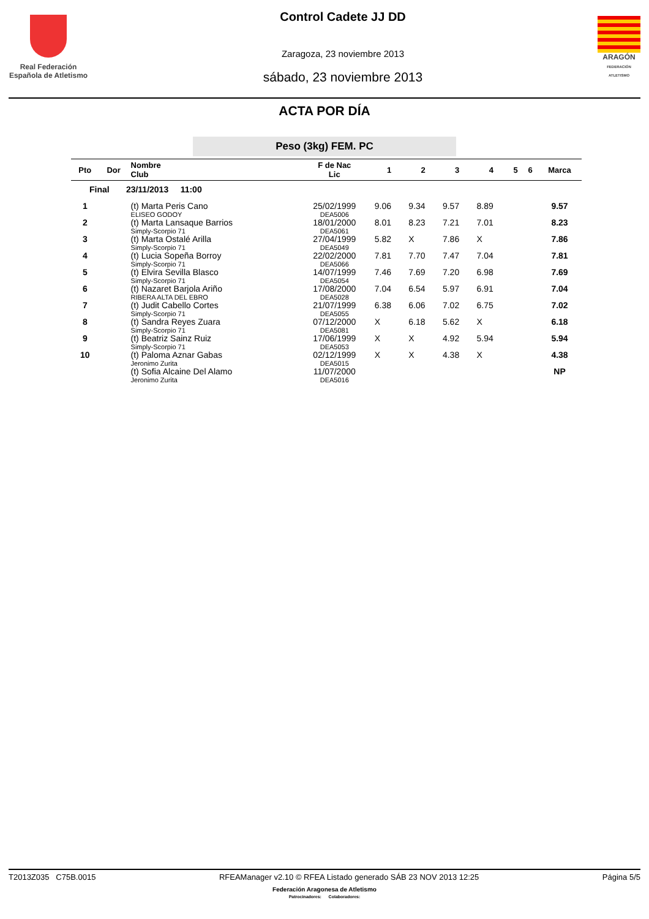Real Federación
Española de Atletismo
Control Cadete JJ DD
Zaragoza, 23 noviembre 2013
sábado, 23 noviembre 2013
ARAGÓN
FEDERACIÓN ATLETISMO
ACTA POR DÍA
Peso (3kg) FEM. PC
| Pto | Dor | Nombre Club | F de Nac Lic | 1 | 2 | 3 | 4 | 5 | 6 | Marca |
| --- | --- | --- | --- | --- | --- | --- | --- | --- | --- | --- |
| Final 23/11/2013 11:00 | | | | | | | | | | |
| 1 | | (t) Marta Peris Cano ELISEO GODOY | 25/02/1999 DEA5006 | 9.06 | 9.34 | 9.57 | 8.89 | | | 9.57 |
| 2 | | (t) Marta Lansaque Barrios Simply-Scorpio 71 | 18/01/2000 DEA5061 | 8.01 | 8.23 | 7.21 | 7.01 | | | 8.23 |
| 3 | | (t) Marta Ostalé Arilla Simply-Scorpio 71 | 27/04/1999 DEA5049 | 5.82 | X | 7.86 | X | | | 7.86 |
| 4 | | (t) Lucia Sopeña Borroy Simply-Scorpio 71 | 22/02/2000 DEA5066 | 7.81 | 7.70 | 7.47 | 7.04 | | | 7.81 |
| 5 | | (t) Elvira Sevilla Blasco Simply-Scorpio 71 | 14/07/1999 DEA5054 | 7.46 | 7.69 | 7.20 | 6.98 | | | 7.69 |
| 6 | | (t) Nazaret Barjola Ariño RIBERA ALTA DEL EBRO | 17/08/2000 DEA5028 | 7.04 | 6.54 | 5.97 | 6.91 | | | 7.04 |
| 7 | | (t) Judit Cabello Cortes Simply-Scorpio 71 | 21/07/1999 DEA5055 | 6.38 | 6.06 | 7.02 | 6.75 | | | 7.02 |
| 8 | | (t) Sandra Reyes Zuara Simply-Scorpio 71 | 07/12/2000 DEA5081 | X | 6.18 | 5.62 | X | | | 6.18 |
| 9 | | (t) Beatriz Sainz Ruiz Simply-Scorpio 71 | 17/06/1999 DEA5053 | X | X | 4.92 | 5.94 | | | 5.94 |
| 10 | | (t) Paloma Aznar Gabas Jeronimo Zurita | 02/12/1999 DEA5015 | X | X | 4.38 | X | | | 4.38 |
| | | (t) Sofia Alcaine Del Alamo Jeronimo Zurita | 11/07/2000 DEA5016 | | | | | | | NP |
T2013Z035 C75B.0015 RFEAManager v2.10 © RFEA Listado generado SÁB 23 NOV 2013 12:25 Página 5/5
Federación Aragonesa de Atletismo
Patrocinadores: Colaboradores: